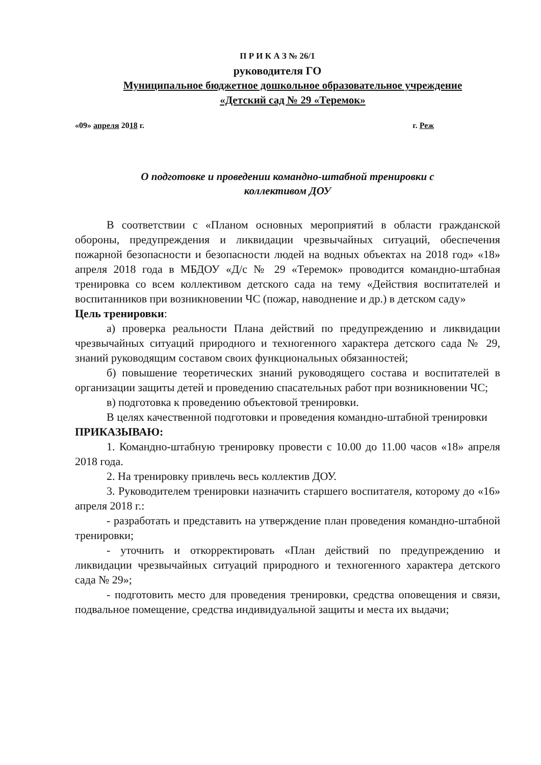П Р И К А З № 26/1
руководителя ГО
Муниципальное бюджетное дошкольное образовательное учреждение
«Детский сад № 29 «Теремок»
«09» апреля 2018 г. г. Реж
О подготовке и проведении командно-штабной тренировки с
коллективом ДОУ
В соответствии с «Планом основных мероприятий в области гражданской обороны, предупреждения и ликвидации чрезвычайных ситуаций, обеспечения пожарной безопасности и безопасности людей на водных объектах на 2018 год» «18» апреля 2018 года в МБДОУ «Д/с № 29 «Теремок» проводится командно-штабная тренировка со всем коллективом детского сада на тему «Действия воспитателей и воспитанников при возникновении ЧС (пожар, наводнение и др.) в детском саду»
Цель тренировки:
а) проверка реальности Плана действий по предупреждению и ликвидации чрезвычайных ситуаций природного и техногенного характера детского сада № 29, знаний руководящим составом своих функциональных обязанностей;
б) повышение теоретических знаний руководящего состава и воспитателей в организации защиты детей и проведению спасательных работ при возникновении ЧС;
в) подготовка к проведению объектовой тренировки.
В целях качественной подготовки и проведения командно-штабной тренировки
ПРИКАЗЫВАЮ:
1. Командно-штабную тренировку провести с 10.00 до 11.00 часов «18» апреля 2018 года.
2. На тренировку привлечь весь коллектив ДОУ.
3. Руководителем тренировки назначить старшего воспитателя, которому до «16» апреля 2018 г.:
- разработать и представить на утверждение план проведения командно-штабной тренировки;
- уточнить и откорректировать «План действий по предупреждению и ликвидации чрезвычайных ситуаций природного и техногенного характера детского сада № 29»;
- подготовить место для проведения тренировки, средства оповещения и связи, подвальное помещение, средства индивидуальной защиты и места их выдачи;